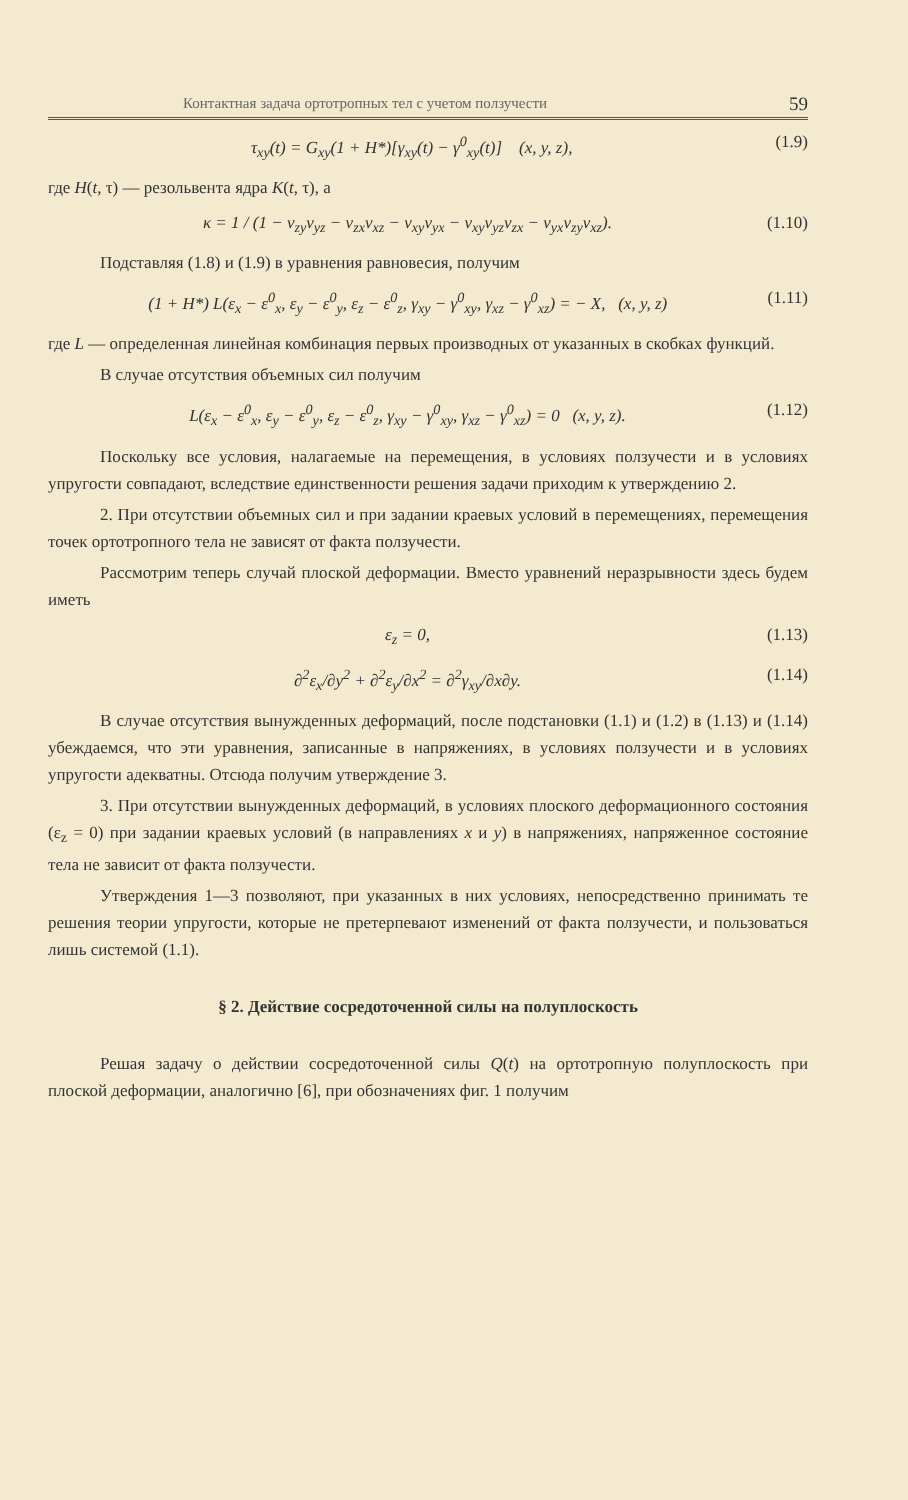Контактная задача ортотропных тел с учетом ползучести 59
τ<sub>xy</sub>(t) = G<sub>xy</sub>(1 + H*)[γ<sub>xy</sub>(t) − γ<sup>0</sup><sub>xy</sub>(t)] (x, y, z), (1.9)
где H(t, τ) — резольвента ядра K(t, τ), а
κ = 1 / (1 − ν<sub>zy</sub>ν<sub>yz</sub> − ν<sub>zx</sub>ν<sub>xz</sub> − ν<sub>xy</sub>ν<sub>yx</sub> − ν<sub>xy</sub>ν<sub>yz</sub>ν<sub>zx</sub> − ν<sub>yx</sub>ν<sub>zy</sub>ν<sub>xz</sub>). (1.10)
Подставляя (1.8) и (1.9) в уравнения равновесия, получим
(1 + H*) L(ε<sub>x</sub> − ε<sup>0</sup><sub>x</sub>, ε<sub>y</sub> − ε<sup>0</sup><sub>y</sub>, ε<sub>z</sub> − ε<sup>0</sup><sub>z</sub>, γ<sub>xy</sub> − γ<sup>0</sup><sub>xy</sub>, γ<sub>xz</sub> − γ<sup>0</sup><sub>xz</sub>) = − X, (x, y, z) (1.11)
где L — определенная линейная комбинация первых производных от указанных в скобках функций.
В случае отсутствия объемных сил получим
L(ε<sub>x</sub> − ε<sup>0</sup><sub>x</sub>, ε<sub>y</sub> − ε<sup>0</sup><sub>y</sub>, ε<sub>z</sub> − ε<sup>0</sup><sub>z</sub>, γ<sub>xy</sub> − γ<sup>0</sup><sub>xy</sub>, γ<sub>xz</sub> − γ<sup>0</sup><sub>xz</sub>) = 0 (x, y, z). (1.12)
Поскольку все условия, налагаемые на перемещения, в условиях ползучести и в условиях упругости совпадают, вследствие единственности решения задачи приходим к утверждению 2.
2. При отсутствии объемных сил и при задании краевых условий в перемещениях, перемещения точек ортотропного тела не зависят от факта ползучести.
Рассмотрим теперь случай плоской деформации. Вместо уравнений неразрывности здесь будем иметь
ε<sub>z</sub> = 0, (1.13)
∂<sup>2</sup>ε<sub>x</sub>/∂y<sup>2</sup> + ∂<sup>2</sup>ε<sub>y</sub>/∂x<sup>2</sup> = ∂<sup>2</sup>γ<sub>xy</sub>/∂x∂y. (1.14)
В случае отсутствия вынужденных деформаций, после подстановки (1.1) и (1.2) в (1.13) и (1.14) убеждаемся, что эти уравнения, записанные в напряжениях, в условиях ползучести и в условиях упругости адекватны. Отсюда получим утверждение 3.
3. При отсутствии вынужденных деформаций, в условиях плоского деформационного состояния (ε<sub>z</sub> = 0) при задании краевых условий (в направлениях x и y) в напряжениях, напряженное состояние тела не зависит от факта ползучести.
Утверждения 1—3 позволяют, при указанных в них условиях, непосредственно принимать те решения теории упругости, которые не претерпевают изменений от факта ползучести, и пользоваться лишь системой (1.1).
§ 2. Действие сосредоточенной силы на полуплоскость
Решая задачу о действии сосредоточенной силы Q(t) на ортотропную полуплоскость при плоской деформации, аналогично [6], при обозначениях фиг. 1 получим